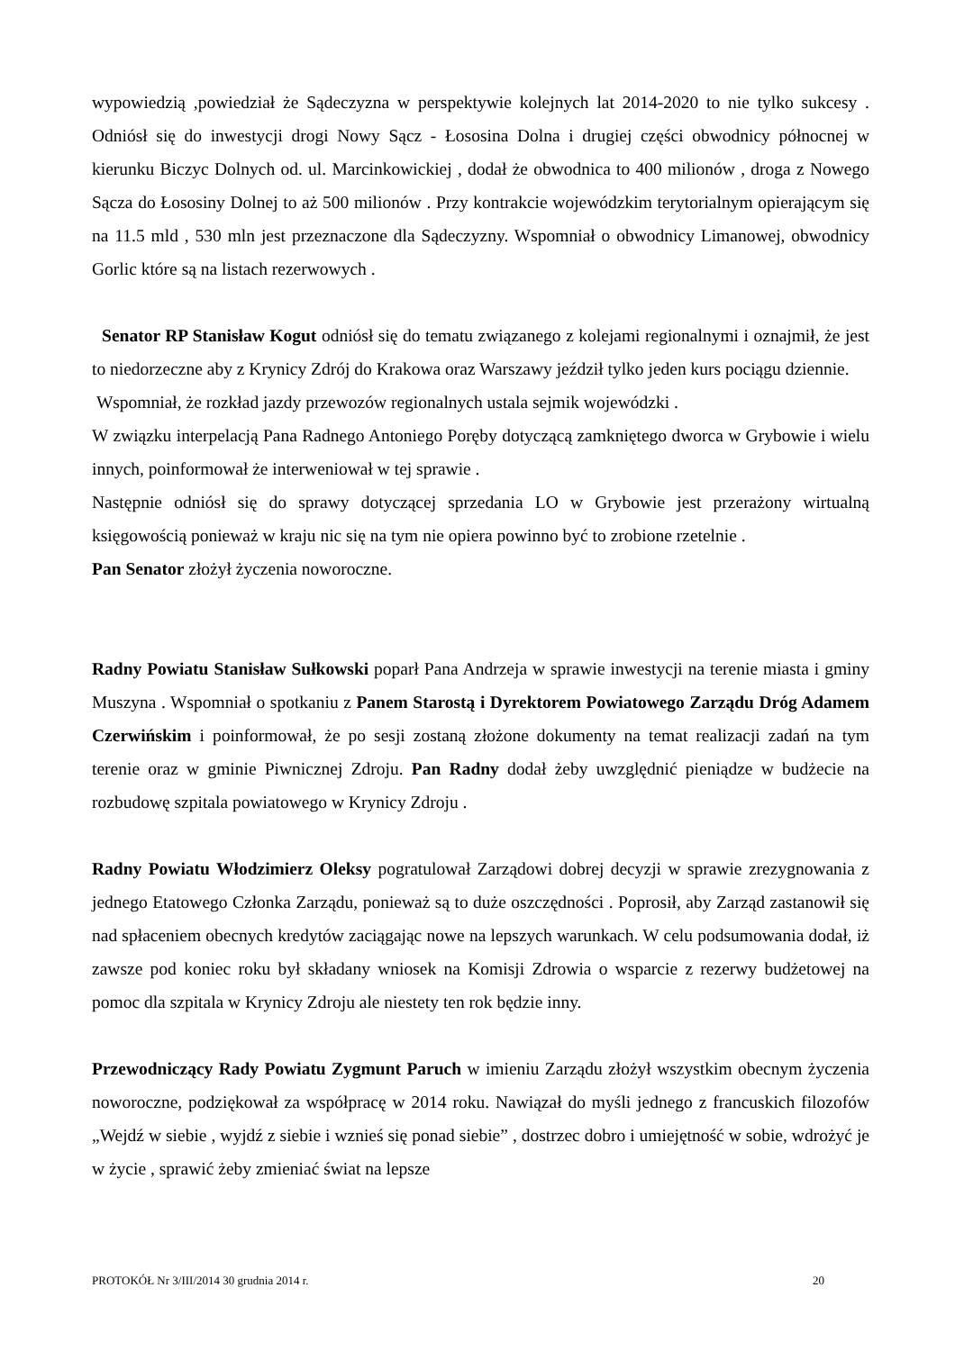wypowiedzią ,powiedział że Sądeczyzna w perspektywie kolejnych lat 2014-2020 to nie tylko sukcesy . Odniósł się do inwestycji drogi Nowy Sącz - Łososina Dolna i drugiej części obwodnicy północnej w kierunku Biczyc Dolnych od. ul. Marcinkowickiej , dodał że obwodnica to 400 milionów , droga z Nowego Sącza do Łososiny Dolnej to aż 500 milionów . Przy kontrakcie wojewódzkim terytorialnym opierającym się na 11.5 mld , 530 mln jest przeznaczone dla Sądeczyzny. Wspomniał o obwodnicy Limanowej, obwodnicy Gorlic które są na listach rezerwowych .
Senator RP Stanisław Kogut odniósł się do tematu związanego z kolejami regionalnymi i oznajmił, że jest to niedorzeczne aby z Krynicy Zdrój do Krakowa oraz Warszawy jeździł tylko jeden kurs pociągu dziennie.
Wspomniał, że rozkład jazdy przewozów regionalnych ustala sejmik wojewódzki .
W związku interpelacją Pana Radnego Antoniego Poręby dotyczącą zamkniętego dworca w Grybowie i wielu innych, poinformował że interweniował w tej sprawie .
Następnie odniósł się do sprawy dotyczącej sprzedania LO w Grybowie jest przerażony wirtualną księgowością ponieważ w kraju nic się na tym nie opiera powinno być to zrobione rzetelnie .
Pan Senator złożył życzenia noworoczne.
Radny Powiatu Stanisław Sułkowski poparł Pana Andrzeja w sprawie inwestycji na terenie miasta i gminy Muszyna . Wspomniał o spotkaniu z Panem Starostą i Dyrektorem Powiatowego Zarządu Dróg Adamem Czerwińskim i poinformował, że po sesji zostaną złożone dokumenty na temat realizacji zadań na tym terenie oraz w gminie Piwnicznej Zdroju. Pan Radny dodał żeby uwzględnić pieniądze w budżecie na rozbudowę szpitala powiatowego w Krynicy Zdroju .
Radny Powiatu Włodzimierz Oleksy pogratulował Zarządowi dobrej decyzji w sprawie zrezygnowania z jednego Etatowego Członka Zarządu, ponieważ są to duże oszczędności . Poprosił, aby Zarząd zastanowił się nad spłaceniem obecnych kredytów zaciągając nowe na lepszych warunkach. W celu podsumowania dodał, iż zawsze pod koniec roku był składany wniosek na Komisji Zdrowia o wsparcie z rezerwy budżetowej na pomoc dla szpitala w Krynicy Zdroju ale niestety ten rok będzie inny.
Przewodniczący Rady Powiatu Zygmunt Paruch w imieniu Zarządu złożył wszystkim obecnym życzenia noworoczne, podziękował za współpracę w 2014 roku. Nawiązał do myśli jednego z francuskich filozofów „Wejdź w siebie , wyjdź z siebie i wznieś się ponad siebie” , dostrzec dobro i umiejętność w sobie, wdrożyć je w życie , sprawić żeby zmieniać świat na lepsze
PROTOKÓŁ Nr 3/III/2014 30 grudnia 2014 r. 20